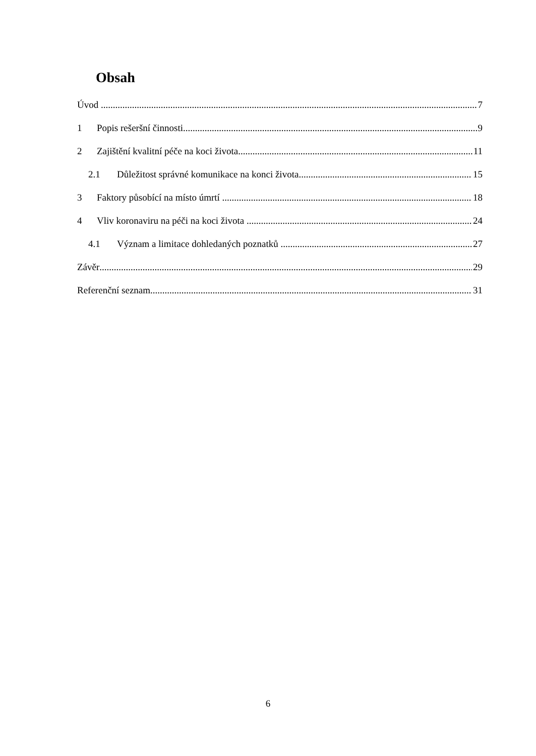Obsah
Úvod 7
1 Popis rešeršní činnosti 9
2 Zajištění kvalitní péče na koci života 11
2.1 Důležitost správné komunikace na konci života 15
3 Faktory působící na místo úmrtí 18
4 Vliv koronaviru na péči na koci života 24
4.1 Význam a limitace dohledaných poznatků 27
Závěr 29
Referenční seznam 31
6